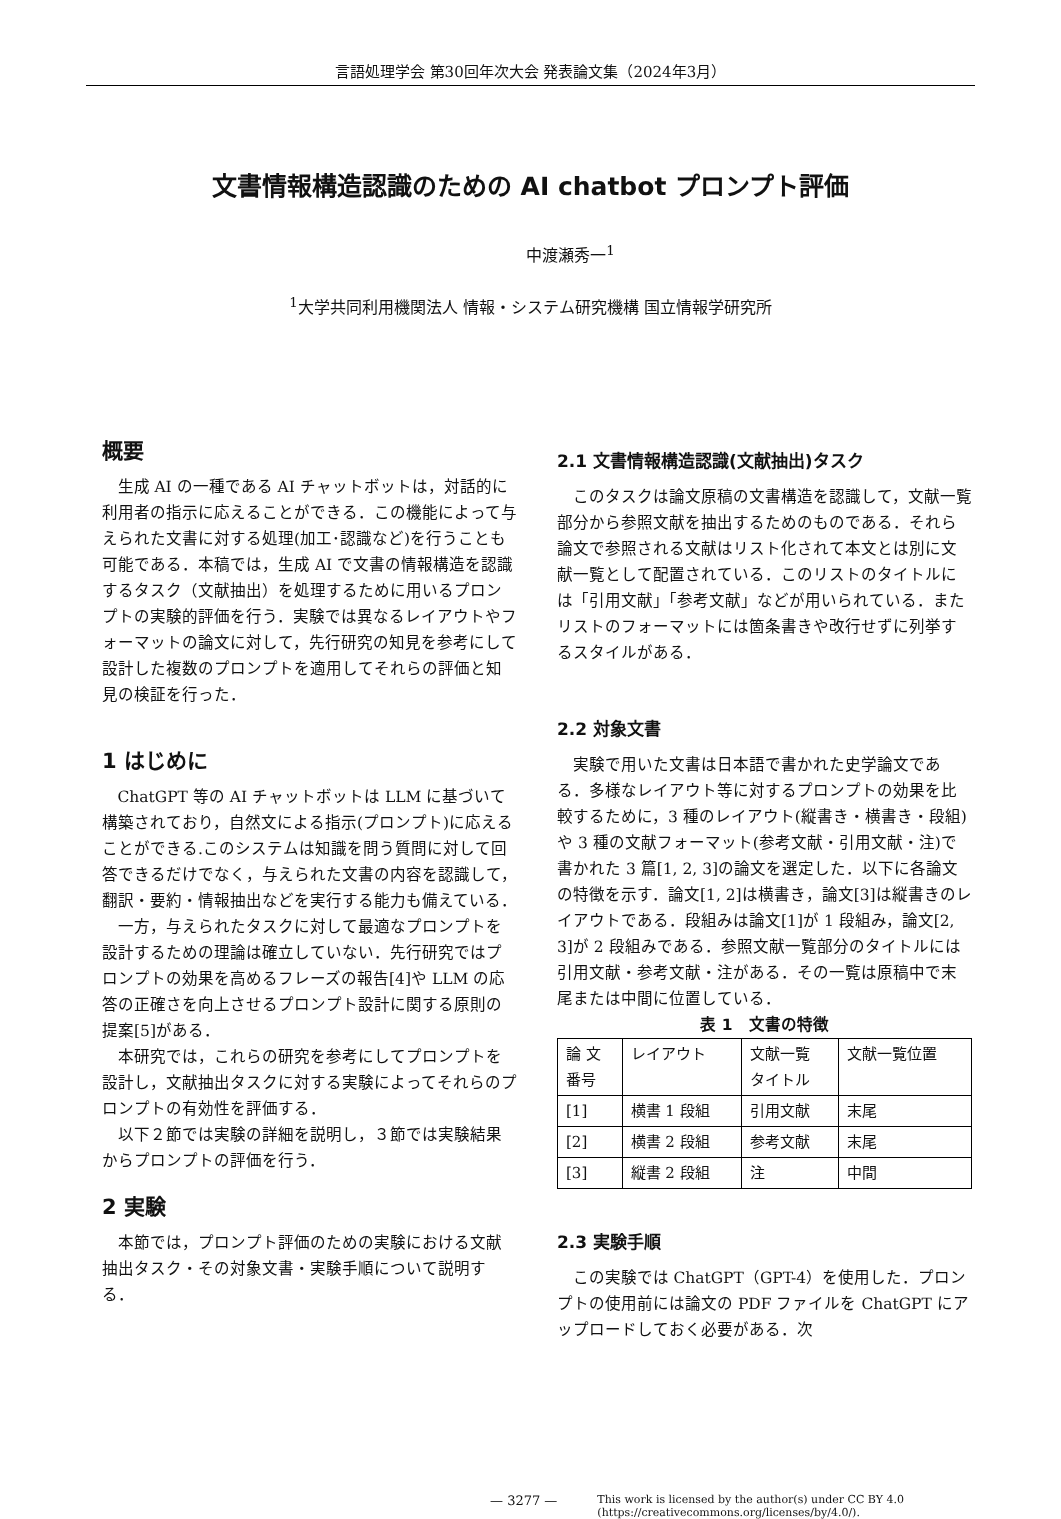言語処理学会 第30回年次大会 発表論文集（2024年3月）
文書情報構造認識のための AI chatbot プロンプト評価
中渡瀬秀一<sup>1</sup>
<sup>1</sup> 大学共同利用機関法人 情報・システム研究機構 国立情報学研究所
概要
生成 AI の一種である AI チャットボットは，対話的に利用者の指示に応えることができる．この機能によって与えられた文書に対する処理(加工･認識など)を行うことも可能である．本稿では，生成 AI で文書の情報構造を認識するタスク（文献抽出）を処理するために用いるプロンプトの実験的評価を行う．実験では異なるレイアウトやフォーマットの論文に対して，先行研究の知見を参考にして設計した複数のプロンプトを適用してそれらの評価と知見の検証を行った．
1 はじめに
ChatGPT 等の AI チャットボットは LLM に基づいて構築されており，自然文による指示(プロンプト)に応えることができる.このシステムは知識を問う質問に対して回答できるだけでなく，与えられた文書の内容を認識して，翻訳・要約・情報抽出などを実行する能力も備えている．
一方，与えられたタスクに対して最適なプロンプトを設計するための理論は確立していない．先行研究ではプロンプトの効果を高めるフレーズの報告[4]や LLM の応答の正確さを向上させるプロンプト設計に関する原則の提案[5]がある．
本研究では，これらの研究を参考にしてプロンプトを設計し，文献抽出タスクに対する実験によってそれらのプロンプトの有効性を評価する．
以下２節では実験の詳細を説明し，３節では実験結果からプロンプトの評価を行う．
2 実験
本節では，プロンプト評価のための実験における文献抽出タスク・その対象文書・実験手順について説明する．
2.1 文書情報構造認識(文献抽出)タスク
このタスクは論文原稿の文書構造を認識して，文献一覧部分から参照文献を抽出するためのものである．それら論文で参照される文献はリスト化されて本文とは別に文献一覧として配置されている．このリストのタイトルには「引用文献」「参考文献」などが用いられている．またリストのフォーマットには箇条書きや改行せずに列挙するスタイルがある．
2.2 対象文書
実験で用いた文書は日本語で書かれた史学論文である．多様なレイアウト等に対するプロンプトの効果を比較するために，3 種のレイアウト(縦書き・横書き・段組)や 3 種の文献フォーマット(参考文献・引用文献・注)で書かれた 3 篇[1, 2, 3]の論文を選定した．以下に各論文の特徴を示す．論文[1, 2]は横書き，論文[3]は縦書きのレイアウトである．段組みは論文[1]が 1 段組み，論文[2, 3]が 2 段組みである．参照文献一覧部分のタイトルには引用文献・参考文献・注がある．その一覧は原稿中で末尾または中間に位置している．
表 1　文書の特徴
| 論 文 番号 | レイアウト | 文献一覧 タイトル | 文献一覧位置 |
| [1] | 横書 1 段組 | 引用文献 | 末尾 |
| [2] | 横書 2 段組 | 参考文献 | 末尾 |
| [3] | 縦書 2 段組 | 注 | 中間 |
2.3 実験手順
この実験では ChatGPT（GPT-4）を使用した．プロンプトの使用前には論文の PDF ファイルを ChatGPT にアップロードしておく必要がある．次
— 3277 — This work is licensed by the author(s) under CC BY 4.0
(https://creativecommons.org/licenses/by/4.0/).